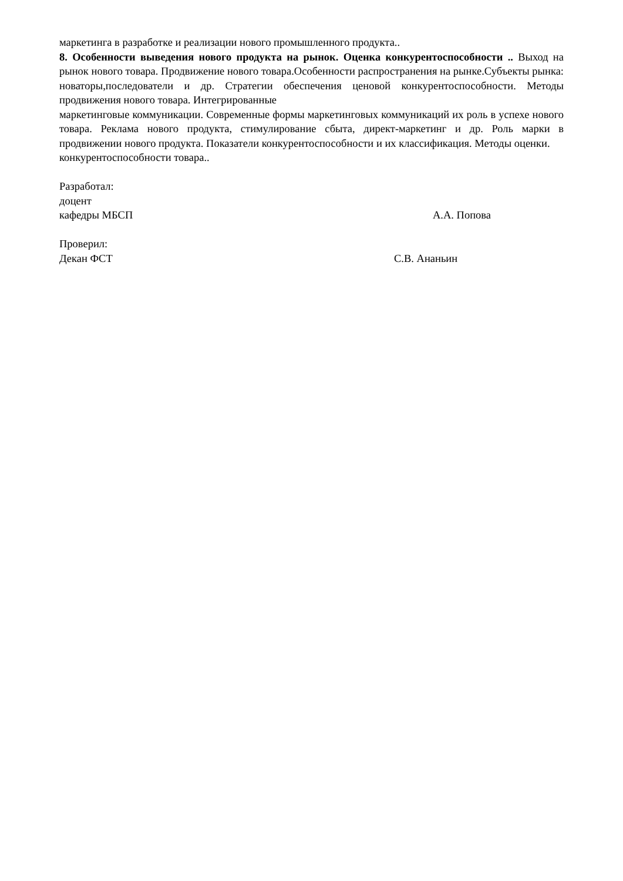маркетинга в разработке и реализации нового промышленного продукта..
8. Особенности выведения нового продукта на рынок. Оценка конкурентоспособности .. Выход на рынок нового товара. Продвижение нового товара.Особенности распространения на рынке.Субъекты рынка: новаторы,последователи и др. Стратегии обеспечения ценовой конкурентоспособности. Методы продвижения нового товара. Интегрированные
маркетинговые коммуникации. Современные формы маркетинговых коммуникаций их роль в успехе нового товара. Реклама нового продукта, стимулирование сбыта, директ-маркетинг и др. Роль марки в продвижении нового продукта. Показатели конкурентоспособности и их классификация. Методы оценки.
конкурентоспособности товара..
Разработал:
доцент
кафедры МБСП А.А. Попова
Проверил:
Декан ФСТ С.В. Ананьин